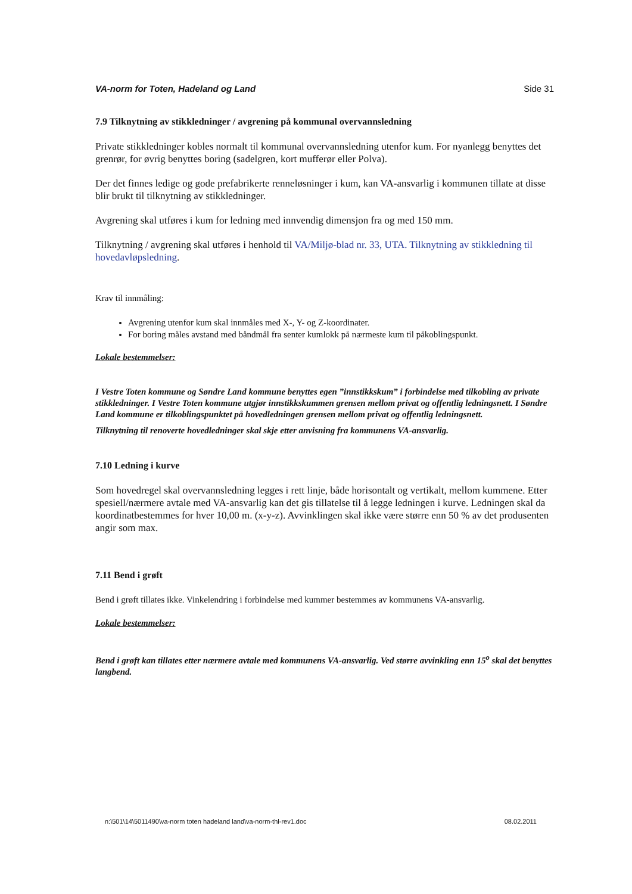VA-norm for Toten, Hadeland og Land Side 31
7.9 Tilknytning av stikkledninger / avgrening på kommunal overvannsledning
Private stikkledninger kobles normalt til kommunal overvannsledning utenfor kum. For nyanlegg benyttes det grenrør, for øvrig benyttes boring (sadelgren, kort mufferør eller Polva).
Der det finnes ledige og gode prefabrikerte renneløsninger i kum, kan VA-ansvarlig i kommunen tillate at disse blir brukt til tilknytning av stikkledninger.
Avgrening skal utføres i kum for ledning med innvendig dimensjon fra og med 150 mm.
Tilknytning / avgrening skal utføres i henhold til VA/Miljø-blad nr. 33, UTA. Tilknytning av stikkledning til hovedavløpsledning.
Krav til innmåling:
Avgrening utenfor kum skal innmåles med X-, Y- og Z-koordinater.
For boring måles avstand med båndmål fra senter kumlokk på nærmeste kum til påkoblingspunkt.
Lokale bestemmelser:
I Vestre Toten kommune og Søndre Land kommune benyttes egen ”innstikkskum” i forbindelse med tilkobling av private stikkledninger. I Vestre Toten kommune utgjør innstikkskummen grensen mellom privat og offentlig ledningsnett. I Søndre Land kommune er tilkoblingspunktet på hovedledningen grensen mellom privat og offentlig ledningsnett.
Tilknytning til renoverte hovedledninger skal skje etter anvisning fra kommunens VA-ansvarlig.
7.10 Ledning i kurve
Som hovedregel skal overvannsledning legges i rett linje, både horisontalt og vertikalt, mellom kummene. Etter spesiell/nærmere avtale med VA-ansvarlig kan det gis tillatelse til å legge ledningen i kurve. Ledningen skal da koordinatbestemmes for hver 10,00 m. (x-y-z). Avvinklingen skal ikke være større enn 50 % av det produsenten angir som max.
7.11 Bend i grøft
Bend i grøft tillates ikke. Vinkelendring i forbindelse med kummer bestemmes av kommunens VA-ansvarlig.
Lokale bestemmelser:
Bend i grøft kan tillates etter nærmere avtale med kommunens VA-ansvarlig. Ved større avvinkling enn 15<sup>o</sup> skal det benyttes langbend.
n:\501\14\5011490\va-norm toten hadeland land\va-norm-thl-rev1.doc 08.02.2011